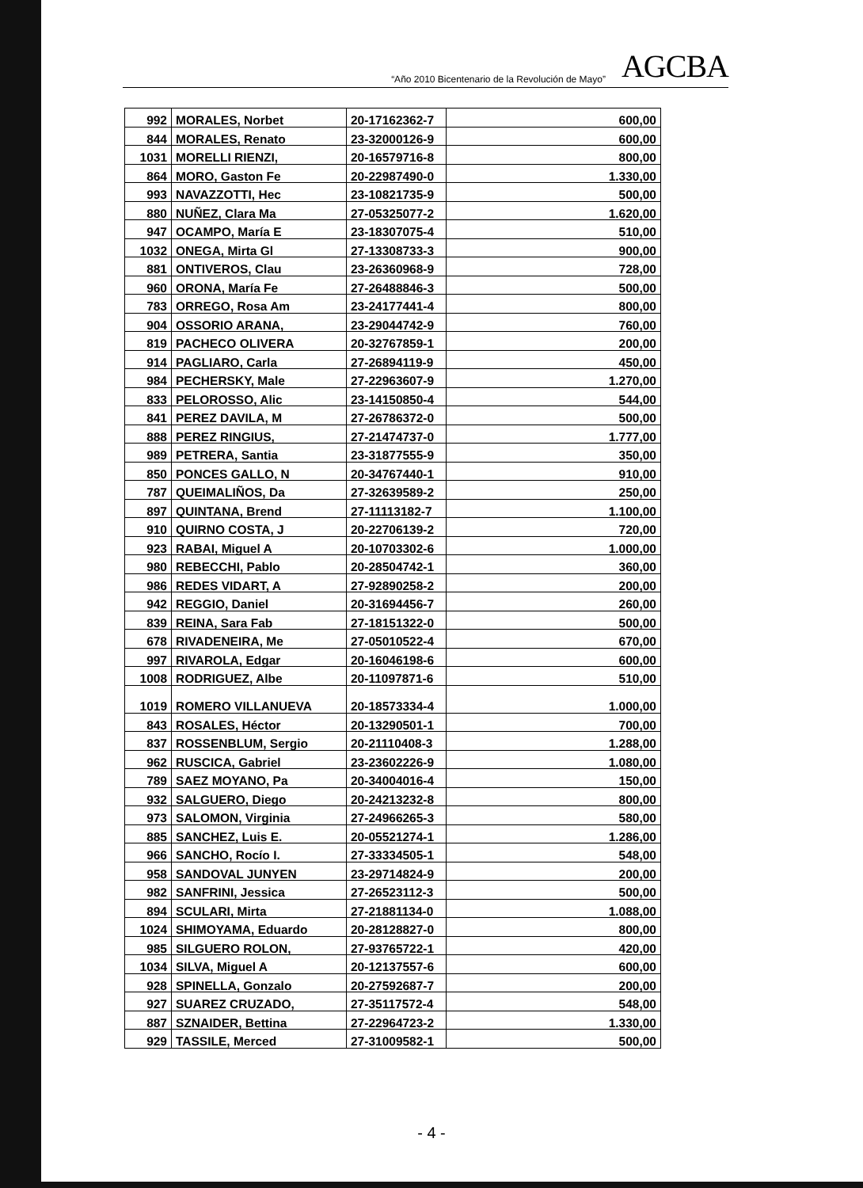“Año 2010 Bicentenario de la Revolución de Mayo” AGCBA
| 992 | MORALES, Norbet | 20-17162362-7 | 600,00 |
| 844 | MORALES, Renato | 23-32000126-9 | 600,00 |
| 1031 | MORELLI RIENZI, | 20-16579716-8 | 800,00 |
| 864 | MORO, Gaston Fe | 20-22987490-0 | 1.330,00 |
| 993 | NAVAZZOTTI, Hec | 23-10821735-9 | 500,00 |
| 880 | NUÑEZ, Clara Ma | 27-05325077-2 | 1.620,00 |
| 947 | OCAMPO, María E | 23-18307075-4 | 510,00 |
| 1032 | ONEGA, Mirta Gl | 27-13308733-3 | 900,00 |
| 881 | ONTIVEROS, Clau | 23-26360968-9 | 728,00 |
| 960 | ORONA, María Fe | 27-26488846-3 | 500,00 |
| 783 | ORREGO, Rosa Am | 23-24177441-4 | 800,00 |
| 904 | OSSORIO ARANA, | 23-29044742-9 | 760,00 |
| 819 | PACHECO OLIVERA | 20-32767859-1 | 200,00 |
| 914 | PAGLIARO, Carla | 27-26894119-9 | 450,00 |
| 984 | PECHERSKY, Male | 27-22963607-9 | 1.270,00 |
| 833 | PELOROSSO, Alic | 23-14150850-4 | 544,00 |
| 841 | PEREZ DAVILA, M | 27-26786372-0 | 500,00 |
| 888 | PEREZ RINGIUS, | 27-21474737-0 | 1.777,00 |
| 989 | PETRERA, Santia | 23-31877555-9 | 350,00 |
| 850 | PONCES GALLO, N | 20-34767440-1 | 910,00 |
| 787 | QUEIMALIÑOS, Da | 27-32639589-2 | 250,00 |
| 897 | QUINTANA, Brend | 27-11113182-7 | 1.100,00 |
| 910 | QUIRNO COSTA, J | 20-22706139-2 | 720,00 |
| 923 | RABAI, Miguel A | 20-10703302-6 | 1.000,00 |
| 980 | REBECCHI, Pablo | 20-28504742-1 | 360,00 |
| 986 | REDES VIDART, A | 27-92890258-2 | 200,00 |
| 942 | REGGIO, Daniel | 20-31694456-7 | 260,00 |
| 839 | REINA, Sara Fab | 27-18151322-0 | 500,00 |
| 678 | RIVADENEIRA, Me | 27-05010522-4 | 670,00 |
| 997 | RIVAROLA, Edgar | 20-16046198-6 | 600,00 |
| 1008 | RODRIGUEZ, Albe | 20-11097871-6 | 510,00 |
| 1019 | ROMERO VILLANUEVA | 20-18573334-4 | 1.000,00 |
| 843 | ROSALES, Héctor | 20-13290501-1 | 700,00 |
| 837 | ROSSENBLUM, Sergio | 20-21110408-3 | 1.288,00 |
| 962 | RUSCICA, Gabriel | 23-23602226-9 | 1.080,00 |
| 789 | SAEZ MOYANO, Pa | 20-34004016-4 | 150,00 |
| 932 | SALGUERO, Diego | 20-24213232-8 | 800,00 |
| 973 | SALOMON, Virginia | 27-24966265-3 | 580,00 |
| 885 | SANCHEZ, Luis E. | 20-05521274-1 | 1.286,00 |
| 966 | SANCHO, Rocío I. | 27-33334505-1 | 548,00 |
| 958 | SANDOVAL JUNYEN | 23-29714824-9 | 200,00 |
| 982 | SANFRINI, Jessica | 27-26523112-3 | 500,00 |
| 894 | SCULARI, Mirta | 27-21881134-0 | 1.088,00 |
| 1024 | SHIMOYAMA, Eduardo | 20-28128827-0 | 800,00 |
| 985 | SILGUERO ROLON, | 27-93765722-1 | 420,00 |
| 1034 | SILVA, Miguel A | 20-12137557-6 | 600,00 |
| 928 | SPINELLA, Gonzalo | 20-27592687-7 | 200,00 |
| 927 | SUAREZ CRUZADO, | 27-35117572-4 | 548,00 |
| 887 | SZNAIDER, Bettina | 27-22964723-2 | 1.330,00 |
| 929 | TASSILE, Merced | 27-31009582-1 | 500,00 |
- 4 -